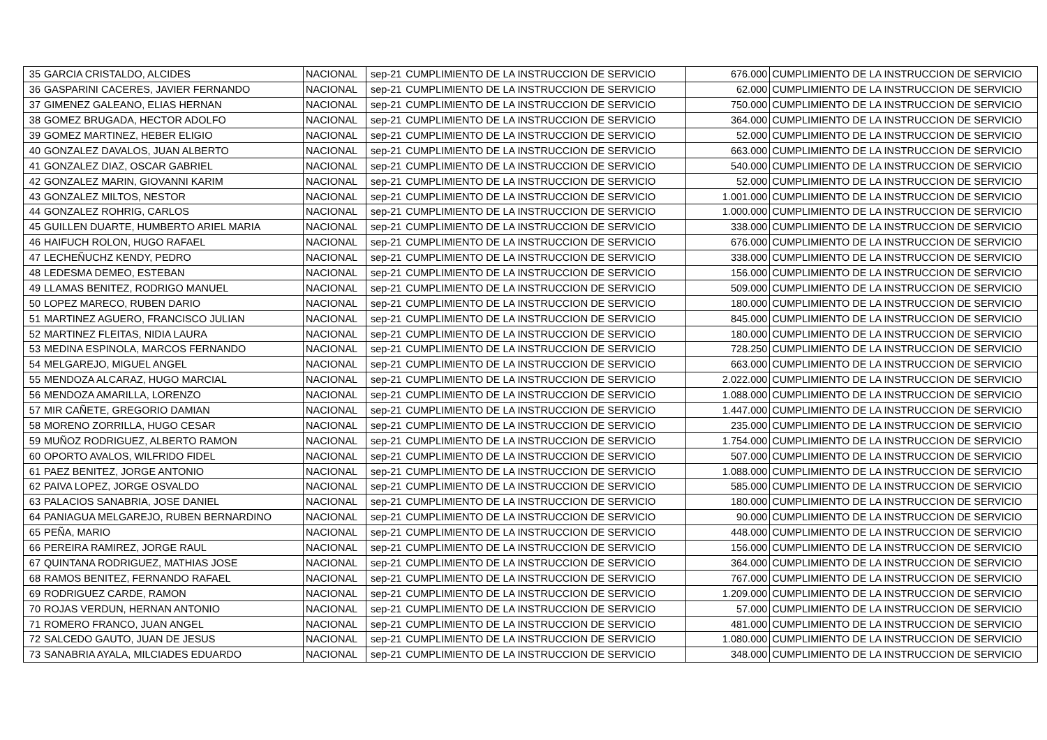| 35 | GARCIA CRISTALDO, ALCIDES | NACIONAL | sep-21 | CUMPLIMIENTO DE LA INSTRUCCION DE SERVICIO | 676.000 | CUMPLIMIENTO DE LA INSTRUCCION DE SERVICIO |
| 36 | GASPARINI CACERES, JAVIER FERNANDO | NACIONAL | sep-21 | CUMPLIMIENTO DE LA INSTRUCCION DE SERVICIO | 62.000 | CUMPLIMIENTO DE LA INSTRUCCION DE SERVICIO |
| 37 | GIMENEZ GALEANO, ELIAS HERNAN | NACIONAL | sep-21 | CUMPLIMIENTO DE LA INSTRUCCION DE SERVICIO | 750.000 | CUMPLIMIENTO DE LA INSTRUCCION DE SERVICIO |
| 38 | GOMEZ BRUGADA, HECTOR ADOLFO | NACIONAL | sep-21 | CUMPLIMIENTO DE LA INSTRUCCION DE SERVICIO | 364.000 | CUMPLIMIENTO DE LA INSTRUCCION DE SERVICIO |
| 39 | GOMEZ MARTINEZ, HEBER ELIGIO | NACIONAL | sep-21 | CUMPLIMIENTO DE LA INSTRUCCION DE SERVICIO | 52.000 | CUMPLIMIENTO DE LA INSTRUCCION DE SERVICIO |
| 40 | GONZALEZ DAVALOS, JUAN ALBERTO | NACIONAL | sep-21 | CUMPLIMIENTO DE LA INSTRUCCION DE SERVICIO | 663.000 | CUMPLIMIENTO DE LA INSTRUCCION DE SERVICIO |
| 41 | GONZALEZ DIAZ, OSCAR GABRIEL | NACIONAL | sep-21 | CUMPLIMIENTO DE LA INSTRUCCION DE SERVICIO | 540.000 | CUMPLIMIENTO DE LA INSTRUCCION DE SERVICIO |
| 42 | GONZALEZ MARIN, GIOVANNI KARIM | NACIONAL | sep-21 | CUMPLIMIENTO DE LA INSTRUCCION DE SERVICIO | 52.000 | CUMPLIMIENTO DE LA INSTRUCCION DE SERVICIO |
| 43 | GONZALEZ MILTOS, NESTOR | NACIONAL | sep-21 | CUMPLIMIENTO DE LA INSTRUCCION DE SERVICIO | 1.001.000 | CUMPLIMIENTO DE LA INSTRUCCION DE SERVICIO |
| 44 | GONZALEZ ROHRIG, CARLOS | NACIONAL | sep-21 | CUMPLIMIENTO DE LA INSTRUCCION DE SERVICIO | 1.000.000 | CUMPLIMIENTO DE LA INSTRUCCION DE SERVICIO |
| 45 | GUILLEN DUARTE, HUMBERTO ARIEL MARIA | NACIONAL | sep-21 | CUMPLIMIENTO DE LA INSTRUCCION DE SERVICIO | 338.000 | CUMPLIMIENTO DE LA INSTRUCCION DE SERVICIO |
| 46 | HAIFUCH ROLON, HUGO RAFAEL | NACIONAL | sep-21 | CUMPLIMIENTO DE LA INSTRUCCION DE SERVICIO | 676.000 | CUMPLIMIENTO DE LA INSTRUCCION DE SERVICIO |
| 47 | LECHEÑUCHZ KENDY, PEDRO | NACIONAL | sep-21 | CUMPLIMIENTO DE LA INSTRUCCION DE SERVICIO | 338.000 | CUMPLIMIENTO DE LA INSTRUCCION DE SERVICIO |
| 48 | LEDESMA DEMEO, ESTEBAN | NACIONAL | sep-21 | CUMPLIMIENTO DE LA INSTRUCCION DE SERVICIO | 156.000 | CUMPLIMIENTO DE LA INSTRUCCION DE SERVICIO |
| 49 | LLAMAS BENITEZ, RODRIGO MANUEL | NACIONAL | sep-21 | CUMPLIMIENTO DE LA INSTRUCCION DE SERVICIO | 509.000 | CUMPLIMIENTO DE LA INSTRUCCION DE SERVICIO |
| 50 | LOPEZ MARECO, RUBEN DARIO | NACIONAL | sep-21 | CUMPLIMIENTO DE LA INSTRUCCION DE SERVICIO | 180.000 | CUMPLIMIENTO DE LA INSTRUCCION DE SERVICIO |
| 51 | MARTINEZ AGUERO, FRANCISCO JULIAN | NACIONAL | sep-21 | CUMPLIMIENTO DE LA INSTRUCCION DE SERVICIO | 845.000 | CUMPLIMIENTO DE LA INSTRUCCION DE SERVICIO |
| 52 | MARTINEZ FLEITAS, NIDIA LAURA | NACIONAL | sep-21 | CUMPLIMIENTO DE LA INSTRUCCION DE SERVICIO | 180.000 | CUMPLIMIENTO DE LA INSTRUCCION DE SERVICIO |
| 53 | MEDINA ESPINOLA, MARCOS FERNANDO | NACIONAL | sep-21 | CUMPLIMIENTO DE LA INSTRUCCION DE SERVICIO | 728.250 | CUMPLIMIENTO DE LA INSTRUCCION DE SERVICIO |
| 54 | MELGAREJO, MIGUEL ANGEL | NACIONAL | sep-21 | CUMPLIMIENTO DE LA INSTRUCCION DE SERVICIO | 663.000 | CUMPLIMIENTO DE LA INSTRUCCION DE SERVICIO |
| 55 | MENDOZA ALCARAZ, HUGO MARCIAL | NACIONAL | sep-21 | CUMPLIMIENTO DE LA INSTRUCCION DE SERVICIO | 2.022.000 | CUMPLIMIENTO DE LA INSTRUCCION DE SERVICIO |
| 56 | MENDOZA AMARILLA, LORENZO | NACIONAL | sep-21 | CUMPLIMIENTO DE LA INSTRUCCION DE SERVICIO | 1.088.000 | CUMPLIMIENTO DE LA INSTRUCCION DE SERVICIO |
| 57 | MIR CAÑETE, GREGORIO DAMIAN | NACIONAL | sep-21 | CUMPLIMIENTO DE LA INSTRUCCION DE SERVICIO | 1.447.000 | CUMPLIMIENTO DE LA INSTRUCCION DE SERVICIO |
| 58 | MORENO ZORRILLA, HUGO CESAR | NACIONAL | sep-21 | CUMPLIMIENTO DE LA INSTRUCCION DE SERVICIO | 235.000 | CUMPLIMIENTO DE LA INSTRUCCION DE SERVICIO |
| 59 | MUÑOZ RODRIGUEZ, ALBERTO RAMON | NACIONAL | sep-21 | CUMPLIMIENTO DE LA INSTRUCCION DE SERVICIO | 1.754.000 | CUMPLIMIENTO DE LA INSTRUCCION DE SERVICIO |
| 60 | OPORTO AVALOS, WILFRIDO FIDEL | NACIONAL | sep-21 | CUMPLIMIENTO DE LA INSTRUCCION DE SERVICIO | 507.000 | CUMPLIMIENTO DE LA INSTRUCCION DE SERVICIO |
| 61 | PAEZ BENITEZ, JORGE ANTONIO | NACIONAL | sep-21 | CUMPLIMIENTO DE LA INSTRUCCION DE SERVICIO | 1.088.000 | CUMPLIMIENTO DE LA INSTRUCCION DE SERVICIO |
| 62 | PAIVA LOPEZ, JORGE OSVALDO | NACIONAL | sep-21 | CUMPLIMIENTO DE LA INSTRUCCION DE SERVICIO | 585.000 | CUMPLIMIENTO DE LA INSTRUCCION DE SERVICIO |
| 63 | PALACIOS SANABRIA, JOSE DANIEL | NACIONAL | sep-21 | CUMPLIMIENTO DE LA INSTRUCCION DE SERVICIO | 180.000 | CUMPLIMIENTO DE LA INSTRUCCION DE SERVICIO |
| 64 | PANIAGUA MELGAREJO, RUBEN BERNARDINO | NACIONAL | sep-21 | CUMPLIMIENTO DE LA INSTRUCCION DE SERVICIO | 90.000 | CUMPLIMIENTO DE LA INSTRUCCION DE SERVICIO |
| 65 | PEÑA, MARIO | NACIONAL | sep-21 | CUMPLIMIENTO DE LA INSTRUCCION DE SERVICIO | 448.000 | CUMPLIMIENTO DE LA INSTRUCCION DE SERVICIO |
| 66 | PEREIRA RAMIREZ, JORGE RAUL | NACIONAL | sep-21 | CUMPLIMIENTO DE LA INSTRUCCION DE SERVICIO | 156.000 | CUMPLIMIENTO DE LA INSTRUCCION DE SERVICIO |
| 67 | QUINTANA RODRIGUEZ, MATHIAS JOSE | NACIONAL | sep-21 | CUMPLIMIENTO DE LA INSTRUCCION DE SERVICIO | 364.000 | CUMPLIMIENTO DE LA INSTRUCCION DE SERVICIO |
| 68 | RAMOS BENITEZ, FERNANDO RAFAEL | NACIONAL | sep-21 | CUMPLIMIENTO DE LA INSTRUCCION DE SERVICIO | 767.000 | CUMPLIMIENTO DE LA INSTRUCCION DE SERVICIO |
| 69 | RODRIGUEZ CARDE, RAMON | NACIONAL | sep-21 | CUMPLIMIENTO DE LA INSTRUCCION DE SERVICIO | 1.209.000 | CUMPLIMIENTO DE LA INSTRUCCION DE SERVICIO |
| 70 | ROJAS VERDUN, HERNAN ANTONIO | NACIONAL | sep-21 | CUMPLIMIENTO DE LA INSTRUCCION DE SERVICIO | 57.000 | CUMPLIMIENTO DE LA INSTRUCCION DE SERVICIO |
| 71 | ROMERO FRANCO, JUAN ANGEL | NACIONAL | sep-21 | CUMPLIMIENTO DE LA INSTRUCCION DE SERVICIO | 481.000 | CUMPLIMIENTO DE LA INSTRUCCION DE SERVICIO |
| 72 | SALCEDO GAUTO, JUAN DE JESUS | NACIONAL | sep-21 | CUMPLIMIENTO DE LA INSTRUCCION DE SERVICIO | 1.080.000 | CUMPLIMIENTO DE LA INSTRUCCION DE SERVICIO |
| 73 | SANABRIA AYALA, MILCIADES EDUARDO | NACIONAL | sep-21 | CUMPLIMIENTO DE LA INSTRUCCION DE SERVICIO | 348.000 | CUMPLIMIENTO DE LA INSTRUCCION DE SERVICIO |